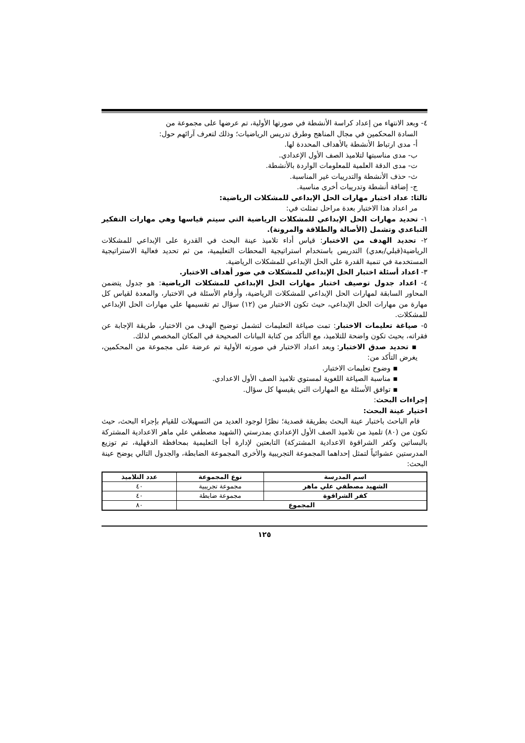٤- وبعد الانتهاء من إعداد كراسة الأنشطة في صورتها الأولية، تم عرضها على مجموعة من
السادة المحكمين في مجال المناهج وطرق تدريس الرياضيات؛ وذلك لتعرف آرائهم حول:
أ- مدى ارتباط الأنشطة بالأهداف المحددة لها.
ب- مدى مناسبتها لتلاميذ الصف الأول الإعدادي.
ت- مدى الدقة العلمية للمعلومات الواردة بالأنشطة.
ث- حذف الأنشطة والتدريبات غير المناسبة.
ج- إضافة أنشطة وتدريبات أخرى مناسبة.
ثالثا: عداد اختبار مهارات الحل الإبداعي للمشكلات الرياضية:
مر اعداد هذا الاختبار بعدة مراحل تمثلت في:
١- تحديد مهارات الحل الإبداعي للمشكلات الرياضية التي سيتم قياسها وهي مهارات التفكير التباعدي وتشمل (الأصالة والطلاقة والمرونة).
٢- تحديد الهدف من الاختبار: قياس أداء تلاميذ عينة البحث في القدرة على الإبداعي للمشكلات الرياضية(قبلي/بعدي) التدريس باستخدام استراتيجية المحطات التعليمية، من ثم تحديد فعالية الاستراتيجية المستخدمة في تنمية القدرة علي الحل الإبداعي للمشكلات الرياضية.
٣- اعداد أسئلة اختبار الحل الإبداعي للمشكلات في ضور أهداف الاختبار.
٤- اعداد جدول توصيف اختبار مهارات الحل الإبداعي للمشكلات الرياضية: هو جدول يتضمن المحاور السابقة لمهارات الحل الإبداعي للمشكلات الرياضية، وأرقام الأسئلة في الاختبار، والمعدة لقياس كل مهارة من مهارات الحل الإبداعي، حيث تكون الاختبار من (١٢) سؤال تم تقسيمها علي مهارات الحل الإبداعي للمشكلات.
٥- صياغة تعليمات الاختبار: تمت صياغة التعليمات لتشمل توضيح الهدف من الاختبار، طريقة الإجابة عن فقراته، بحيث تكون واضحة للتلاميذ، مع التأكد من كتابة البيانات الصحيحة في المكان المخصص لذلك.
▪ تحديد صدق الاختبار: وبعد اعداد الاختبار في صورته الأولية تم عرضة على مجموعة من المحكمين، يغرض التأكد من:
▪ وضوح تعليمات الاختبار.
▪ مناسبة الصياغة اللغوية لمستوي تلاميذ الصف الأول الاعدادي.
▪ توافق الأسئلة مع المهارات التي يقيسها كل سؤال.
إجراءات البحث:
اختيار عينة البحث:
قام الباحث باختبار عينة البحث بطريقة قصدية؛ نظرًا لوجود العديد من التسهيلات للقيام بإجراء البحث، حيث تكون من (٨٠) تلميذ من تلاميذ الصف الأول الإعدادي بمدرستي (الشهيد مصطفي علي ماهر الاعدادية المشتركة بالبساتين وكفر الشراقوة الاعدادية المشتركة) التابعتين لإدارة أجا التعليمية بمحافظة الدقهلية، تم توزيع المدرستين عشوائياً لتمثل إحداهما المجموعة التجريبية والأخرى المجموعة الضابطة، والجدول التالي يوضح عينة البحث:
| اسم المدرسة | نوع المجموعة | عدد التلاميذ |
| --- | --- | --- |
| الشهيد مصطفي علي ماهر | مجموعة تجريبية | ٤٠ |
| كفر الشراقوة | مجموعة ضابطة | ٤٠ |
| المجموع | | ٨٠ |
١٢٥